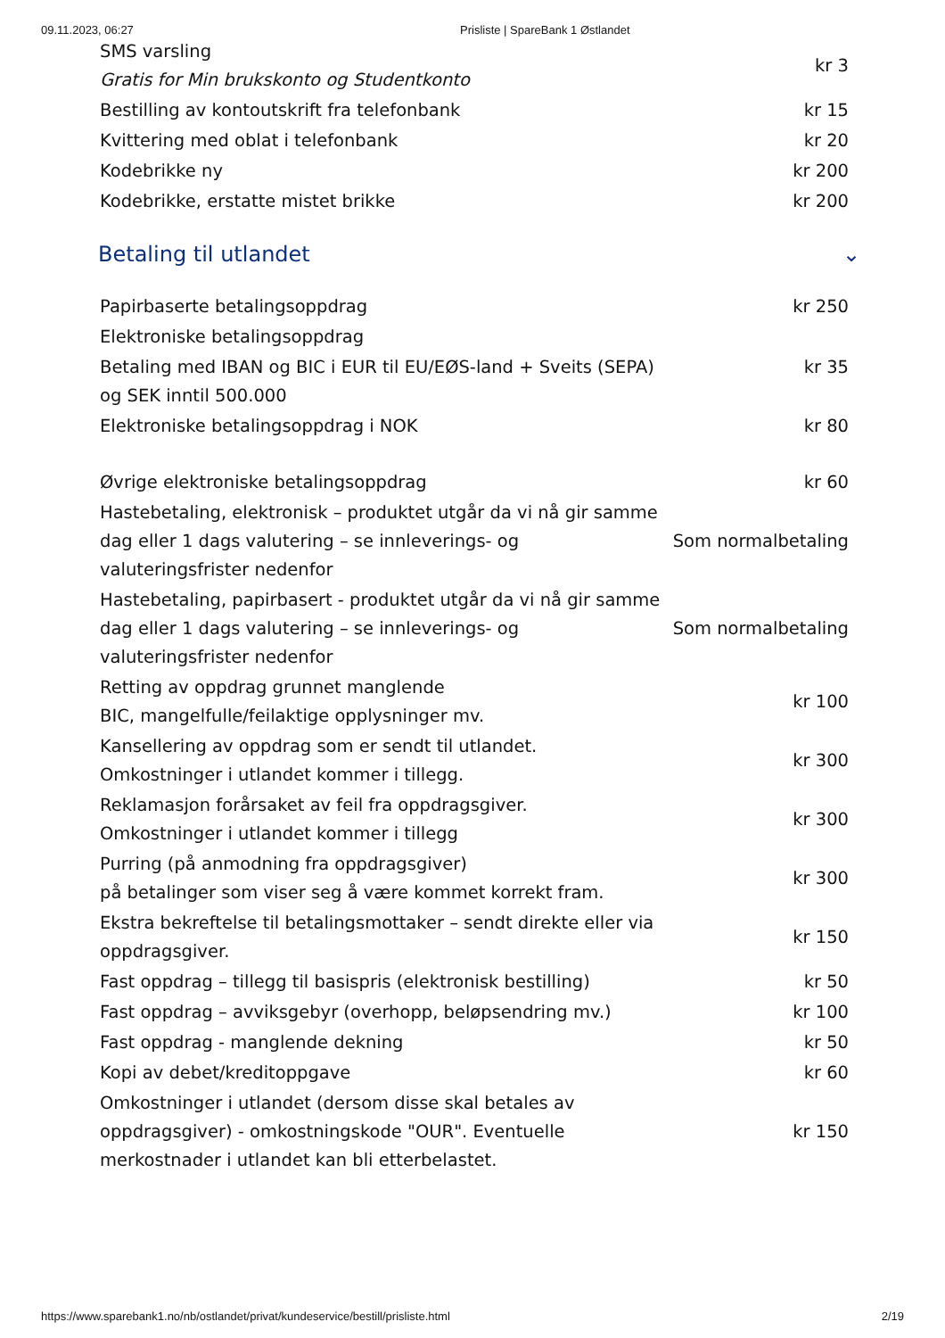09.11.2023, 06:27 Prisliste | SpareBank 1 Østlandet
| SMS varsling Gratis for Min brukskonto og Studentkonto | kr 3 |
| Bestilling av kontoutskrift fra telefonbank | kr 15 |
| Kvittering med oblat i telefonbank | kr 20 |
| Kodebrikke ny | kr 200 |
| Kodebrikke, erstatte mistet brikke | kr 200 |
Betaling til utlandet ⌄
| Papirbaserte betalingsoppdrag | kr 250 |
| Elektroniske betalingsoppdrag | |
| Betaling med IBAN og BIC i EUR til EU/EØS-land + Sveits (SEPA) og SEK inntil 500.000 | kr 35 |
| Elektroniske betalingsoppdrag i NOK | kr 80 |
| Øvrige elektroniske betalingsoppdrag | kr 60 |
| Hastebetaling, elektronisk – produktet utgår da vi nå gir samme dag eller 1 dags valutering – se innleverings- og valuteringsfrister nedenfor | Som normalbetaling |
| Hastebetaling, papirbasert - produktet utgår da vi nå gir samme dag eller 1 dags valutering – se innleverings- og valuteringsfrister nedenfor | Som normalbetaling |
| Retting av oppdrag grunnet manglende BIC, mangelfulle/feilaktige opplysninger mv. | kr 100 |
| Kansellering av oppdrag som er sendt til utlandet. Omkostninger i utlandet kommer i tillegg. | kr 300 |
| Reklamasjon forårsaket av feil fra oppdragsgiver. Omkostninger i utlandet kommer i tillegg | kr 300 |
| Purring (på anmodning fra oppdragsgiver) på betalinger som viser seg å være kommet korrekt fram. | kr 300 |
| Ekstra bekreftelse til betalingsmottaker – sendt direkte eller via oppdragsgiver. | kr 150 |
| Fast oppdrag – tillegg til basispris (elektronisk bestilling) | kr 50 |
| Fast oppdrag – avviksgebyr (overhopp, beløpsendring mv.) | kr 100 |
| Fast oppdrag - manglende dekning | kr 50 |
| Kopi av debet/kreditoppgave | kr 60 |
| Omkostninger i utlandet (dersom disse skal betales av oppdragsgiver) - omkostningskode "OUR". Eventuelle merkostnader i utlandet kan bli etterbelastet. | kr 150 |
https://www.sparebank1.no/nb/ostlandet/privat/kundeservice/bestill/prisliste.html 2/19